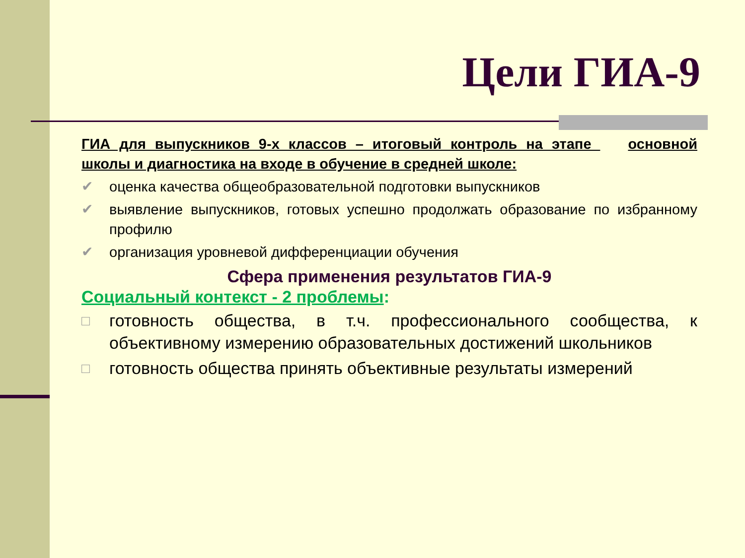Цели ГИА-9
ГИА для выпускников 9-х классов – итоговый контроль на этапе основной школы и диагностика на входе в обучение в средней школе:
✔ оценка качества общеобразовательной подготовки выпускников
✔ выявление выпускников, готовых успешно продолжать образование по избранному профилю
✔ организация уровневой дифференциации обучения
Сфера применения результатов ГИА-9
Социальный контекст - 2 проблемы:
□ готовность общества, в т.ч. профессионального сообщества, к объективному измерению образовательных достижений школьников
□ готовность общества принять объективные результаты измерений